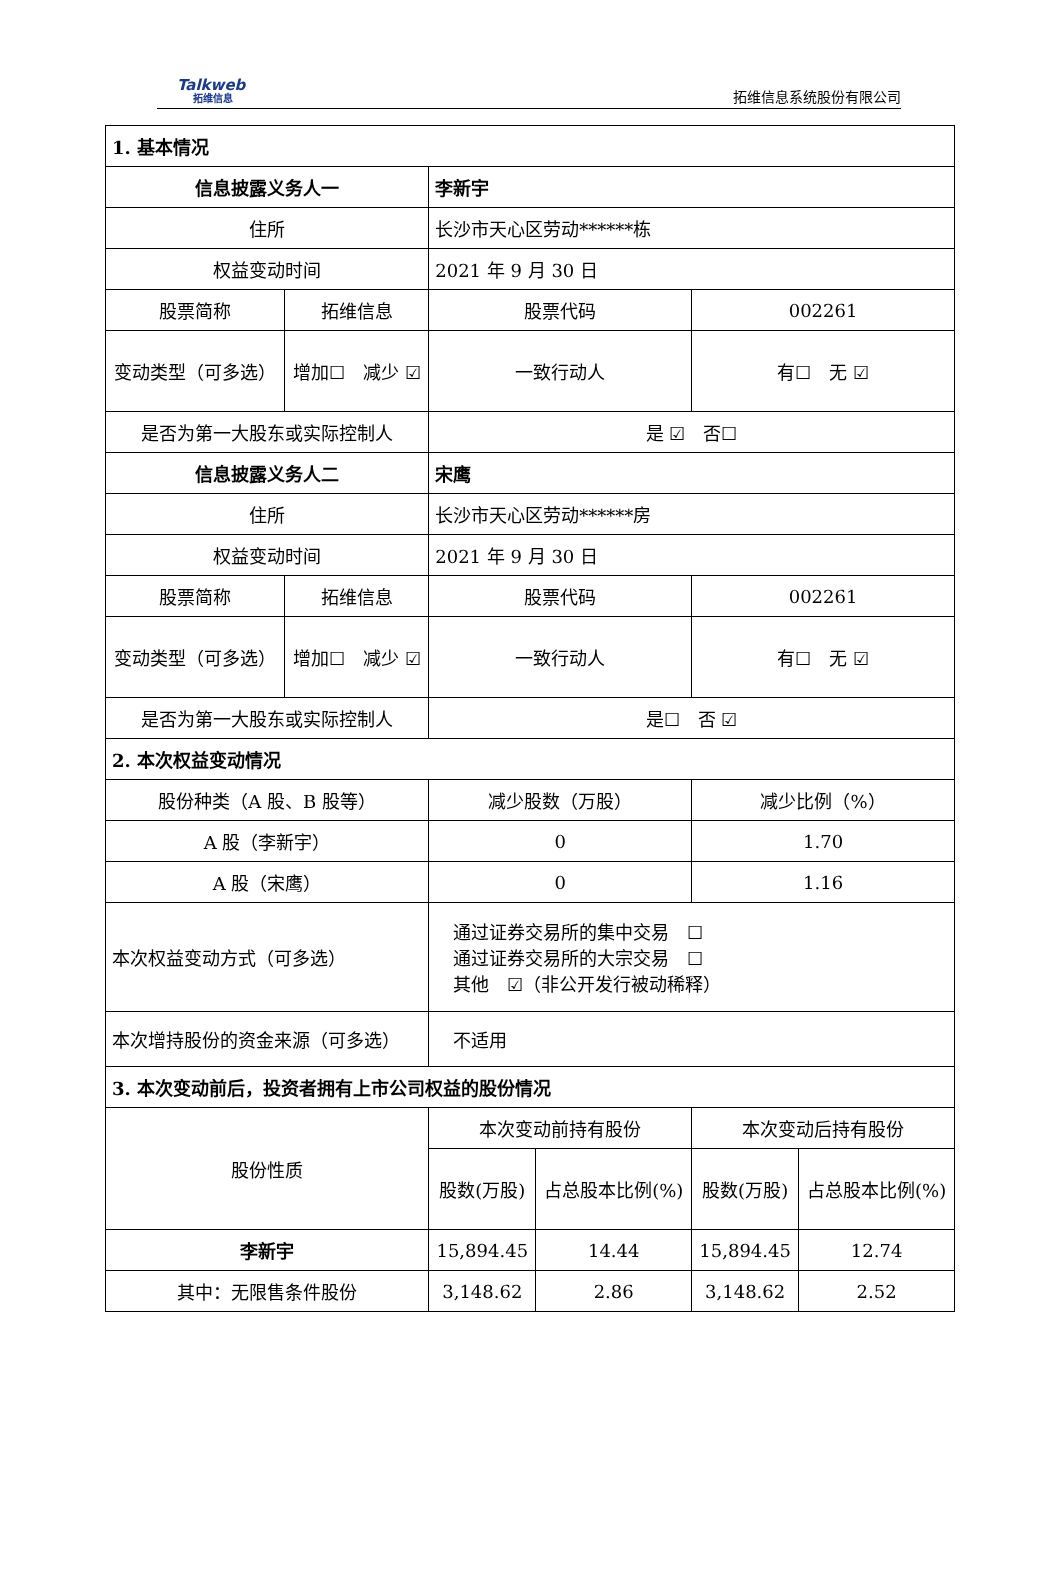Talkweb
拓维信息
拓维信息系统股份有限公司
| 1. 基本情况 | | | | | |
| 信息披露义务人一 | | 李新宇 | | | |
| 住所 | | 长沙市天心区劳动******栋 | | | |
| 权益变动时间 | | 2021 年 9 月 30 日 | | | |
| 股票简称 | 拓维信息 | 股票代码 | | 002261 | |
| 变动类型（可多选） | 增加☐ 减少 ☑ | 一致行动人 | | 有☐ 无 ☑ | |
| 是否为第一大股东或实际控制人 | | 是 ☑ 否☐ | | | |
| 信息披露义务人二 | | 宋鹰 | | | |
| 住所 | | 长沙市天心区劳动******房 | | | |
| 权益变动时间 | | 2021 年 9 月 30 日 | | | |
| 股票简称 | 拓维信息 | 股票代码 | | 002261 | |
| 变动类型（可多选） | 增加☐ 减少 ☑ | 一致行动人 | | 有☐ 无 ☑ | |
| 是否为第一大股东或实际控制人 | | 是☐ 否 ☑ | | | |
| 2. 本次权益变动情况 | | | | | |
| 股份种类（A 股、B 股等） | | 减少股数（万股） | | 减少比例（%） | |
| A 股（李新宇） | | 0 | | 1.70 | |
| A 股（宋鹰） | | 0 | | 1.16 | |
| 本次权益变动方式（可多选） | | 通过证券交易所的集中交易 ☐ 通过证券交易所的大宗交易 ☐ 其他 ☑（非公开发行被动稀释） | | | |
| 本次增持股份的资金来源（可多选） | | 不适用 | | | |
| 3. 本次变动前后，投资者拥有上市公司权益的股份情况 | | | | | |
| 股份性质 | | 本次变动前持有股份 | | 本次变动后持有股份 | |
| | | 股数(万股) | 占总股本比例(%) | 股数(万股) | 占总股本比例(%) |
| 李新宇 | | 15,894.45 | 14.44 | 15,894.45 | 12.74 |
| 其中：无限售条件股份 | | 3,148.62 | 2.86 | 3,148.62 | 2.52 |